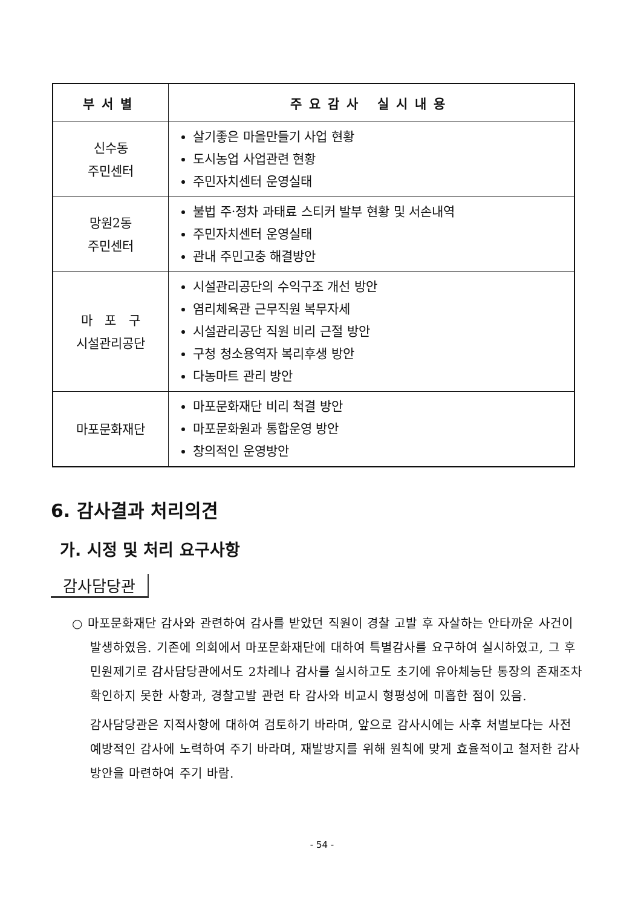| 부서별 | 주요감사 실시내용 |
| --- | --- |
| 신수동 주민센터 | 살기좋은 마을만들기 사업 현황 도시농업 사업관련 현황 주민자치센터 운영실태 |
| 망원2동 주민센터 | 불법 주·정차 과태료 스티커 발부 현황 및 서손내역 주민자치센터 운영실태 관내 주민고충 해결방안 |
| 마 포 구 시설관리공단 | 시설관리공단의 수익구조 개선 방안 염리체육관 근무직원 복무자세 시설관리공단 직원 비리 근절 방안 구청 청소용역자 복리후생 방안 다농마트 관리 방안 |
| 마포문화재단 | 마포문화재단 비리 척결 방안 마포문화원과 통합운영 방안 창의적인 운영방안 |
6. 감사결과 처리의견
가. 시정 및 처리 요구사항
감사담당관
○ 마포문화재단 감사와 관련하여 감사를 받았던 직원이 경찰 고발 후 자살하는 안타까운 사건이 발생하였음. 기존에 의회에서 마포문화재단에 대하여 특별감사를 요구하여 실시하였고, 그 후 민원제기로 감사담당관에서도 2차례나 감사를 실시하고도 초기에 유아체능단 통장의 존재조차 확인하지 못한 사항과, 경찰고발 관련 타 감사와 비교시 형평성에 미흡한 점이 있음.
감사담당관은 지적사항에 대하여 검토하기 바라며, 앞으로 감사시에는 사후 처벌보다는 사전 예방적인 감사에 노력하여 주기 바라며, 재발방지를 위해 원칙에 맞게 효율적이고 철저한 감사 방안을 마련하여 주기 바람.
- 54 -